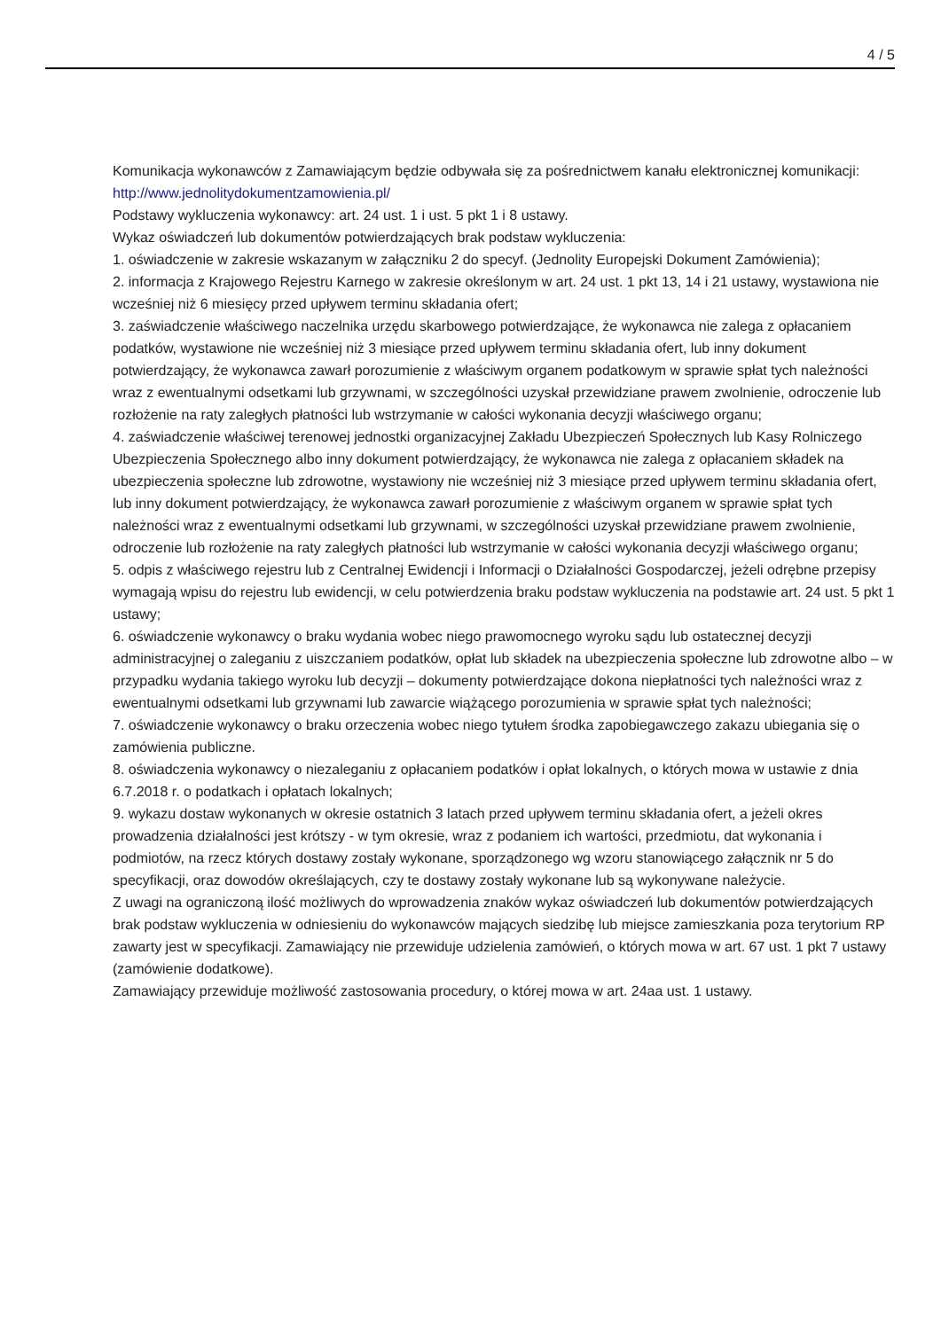4 / 5
Komunikacja wykonawców z Zamawiającym będzie odbywała się za pośrednictwem kanału elektronicznej komunikacji: http://www.jednolitydokumentzamowienia.pl/
Podstawy wykluczenia wykonawcy: art. 24 ust. 1 i ust. 5 pkt 1 i 8 ustawy.
Wykaz oświadczeń lub dokumentów potwierdzających brak podstaw wykluczenia:
1. oświadczenie w zakresie wskazanym w załączniku 2 do specyf. (Jednolity Europejski Dokument Zamówienia);
2. informacja z Krajowego Rejestru Karnego w zakresie określonym w art. 24 ust. 1 pkt 13, 14 i 21 ustawy, wystawiona nie wcześniej niż 6 miesięcy przed upływem terminu składania ofert;
3. zaświadczenie właściwego naczelnika urzędu skarbowego potwierdzające, że wykonawca nie zalega z opłacaniem podatków, wystawione nie wcześniej niż 3 miesiące przed upływem terminu składania ofert, lub inny dokument potwierdzający, że wykonawca zawarł porozumienie z właściwym organem podatkowym w sprawie spłat tych należności wraz z ewentualnymi odsetkami lub grzywnami, w szczególności uzyskał przewidziane prawem zwolnienie, odroczenie lub rozłożenie na raty zaległych płatności lub wstrzymanie w całości wykonania decyzji właściwego organu;
4. zaświadczenie właściwej terenowej jednostki organizacyjnej Zakładu Ubezpieczeń Społecznych lub Kasy Rolniczego Ubezpieczenia Społecznego albo inny dokument potwierdzający, że wykonawca nie zalega z opłacaniem składek na ubezpieczenia społeczne lub zdrowotne, wystawiony nie wcześniej niż 3 miesiące przed upływem terminu składania ofert, lub inny dokument potwierdzający, że wykonawca zawarł porozumienie z właściwym organem w sprawie spłat tych należności wraz z ewentualnymi odsetkami lub grzywnami, w szczególności uzyskał przewidziane prawem zwolnienie, odroczenie lub rozłożenie na raty zaległych płatności lub wstrzymanie w całości wykonania decyzji właściwego organu;
5. odpis z właściwego rejestru lub z Centralnej Ewidencji i Informacji o Działalności Gospodarczej, jeżeli odrębne przepisy wymagają wpisu do rejestru lub ewidencji, w celu potwierdzenia braku podstaw wykluczenia na podstawie art. 24 ust. 5 pkt 1 ustawy;
6. oświadczenie wykonawcy o braku wydania wobec niego prawomocnego wyroku sądu lub ostatecznej decyzji administracyjnej o zaleganiu z uiszczaniem podatków, opłat lub składek na ubezpieczenia społeczne lub zdrowotne albo – w przypadku wydania takiego wyroku lub decyzji – dokumenty potwierdzające dokona niepłatności tych należności wraz z ewentualnymi odsetkami lub grzywnami lub zawarcie wiążącego porozumienia w sprawie spłat tych należności;
7. oświadczenie wykonawcy o braku orzeczenia wobec niego tytułem środka zapobiegawczego zakazu ubiegania się o zamówienia publiczne.
8. oświadczenia wykonawcy o niezaleganiu z opłacaniem podatków i opłat lokalnych, o których mowa w ustawie z dnia 6.7.2018 r. o podatkach i opłatach lokalnych;
9. wykazu dostaw wykonanych w okresie ostatnich 3 latach przed upływem terminu składania ofert, a jeżeli okres prowadzenia działalności jest krótszy - w tym okresie, wraz z podaniem ich wartości, przedmiotu, dat wykonania i podmiotów, na rzecz których dostawy zostały wykonane, sporządzonego wg wzoru stanowiącego załącznik nr 5 do specyfikacji, oraz dowodów określających, czy te dostawy zostały wykonane lub są wykonywane należycie.
Z uwagi na ograniczoną ilość możliwych do wprowadzenia znaków wykaz oświadczeń lub dokumentów potwierdzających brak podstaw wykluczenia w odniesieniu do wykonawców mających siedzibę lub miejsce zamieszkania poza terytorium RP zawarty jest w specyfikacji. Zamawiający nie przewiduje udzielenia zamówień, o których mowa w art. 67 ust. 1 pkt 7 ustawy (zamówienie dodatkowe).
Zamawiający przewiduje możliwość zastosowania procedury, o której mowa w art. 24aa ust. 1 ustawy.